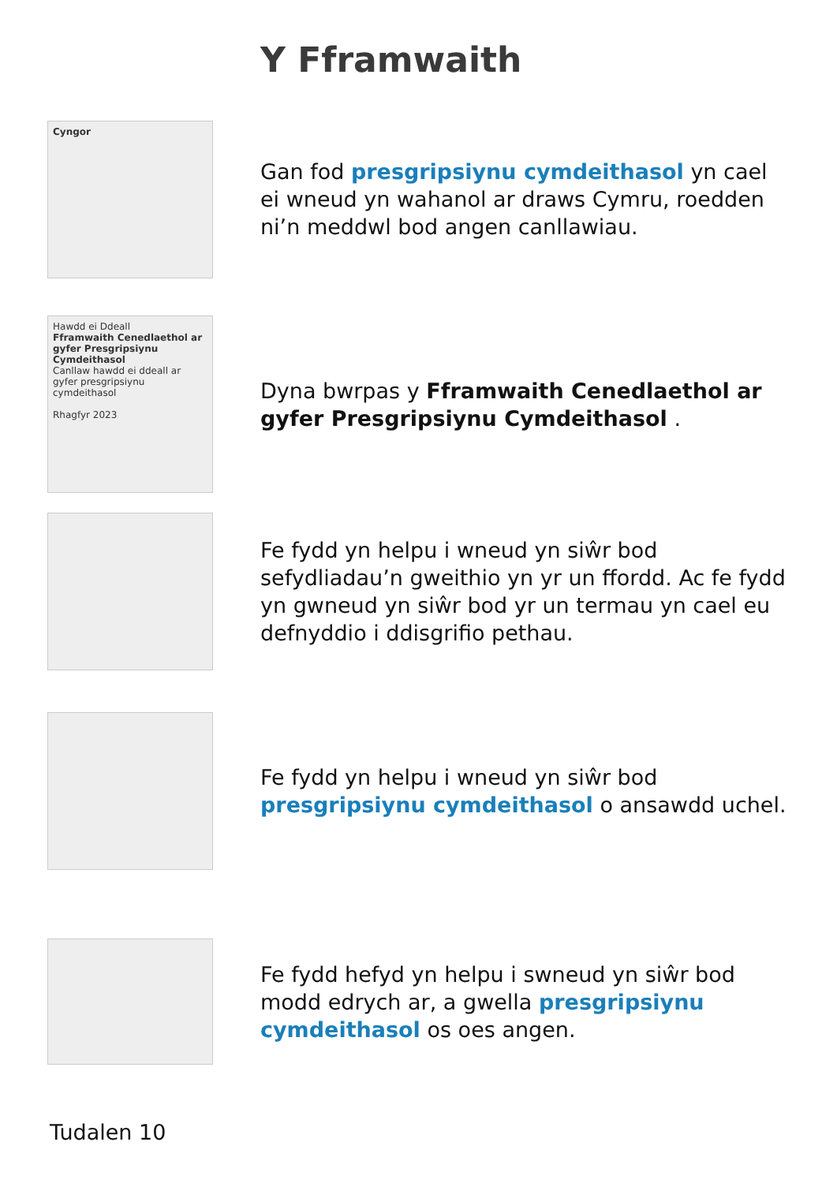Y Fframwaith
Cyngor
Gan fod presgripsiynu cymdeithasol yn cael ei wneud yn wahanol ar draws Cymru, roedden ni’n meddwl bod angen canllawiau.
Hawdd ei Ddeall
Fframwaith Cenedlaethol ar gyfer Presgripsiynu Cymdeithasol
Canllaw hawdd ei ddeall ar gyfer presgripsiynu cymdeithasol
Rhagfyr 2023
Dyna bwrpas y Fframwaith Cenedlaethol ar gyfer Presgripsiynu Cymdeithasol .
Fe fydd yn helpu i wneud yn siŵr bod sefydliadau’n gweithio yn yr un ffordd. Ac fe fydd yn gwneud yn siŵr bod yr un termau yn cael eu defnyddio i ddisgrifio pethau.
Fe fydd yn helpu i wneud yn siŵr bod presgripsiynu cymdeithasol o ansawdd uchel.
Fe fydd hefyd yn helpu i swneud yn siŵr bod modd edrych ar, a gwella presgripsiynu cymdeithasol os oes angen.
Tudalen 10